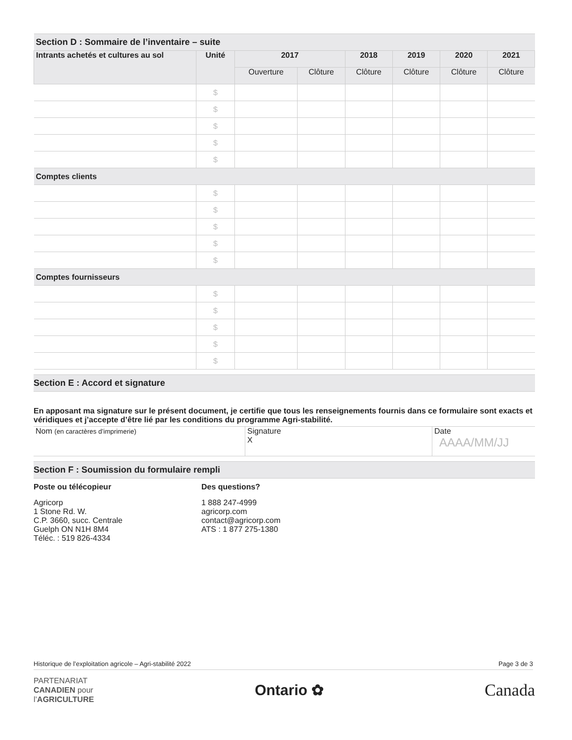| Section D : Sommaire de l’inventaire – suite | | | | | | | |
| --- | --- | --- | --- | --- | --- | --- | --- |
| Intrants achetés et cultures au sol | Unité | 2017 | | 2018 | 2019 | 2020 | 2021 |
| | | Ouverture | Clôture | Clôture | Clôture | Clôture | Clôture |
| | $ | | | | | | |
| | $ | | | | | | |
| | $ | | | | | | |
| | $ | | | | | | |
| | $ | | | | | | |
| Comptes clients | | | | | | | |
| | $ | | | | | | |
| | $ | | | | | | |
| | $ | | | | | | |
| | $ | | | | | | |
| | $ | | | | | | |
| Comptes fournisseurs | | | | | | | |
| | $ | | | | | | |
| | $ | | | | | | |
| | $ | | | | | | |
| | $ | | | | | | |
| | $ | | | | | | |
Section E : Accord et signature
En apposant ma signature sur le présent document, je certifie que tous les renseignements fournis dans ce formulaire sont exacts et véridiques et j’accepte d’être lié par les conditions du programme Agri-stabilité.
| Nom (en caractères d’imprimerie) | Signature X | Date AAAA/MM/JJ |
Section F : Soumission du formulaire rempli
Poste ou télécopieur
Agricorp
1 Stone Rd. W.
C.P. 3660, succ. Centrale
Guelph ON N1H 8M4
Téléc. : 519 826-4334
Des questions?
1 888 247-4999
agricorp.com
contact@agricorp.com
ATS : 1 877 275-1380
Historique de l’exploitation agricole – Agri-stabilité 2022 Page 3 de 3
PARTENARIAT
CANADIEN pour
l’AGRICULTURE
Ontario ✿ Canada